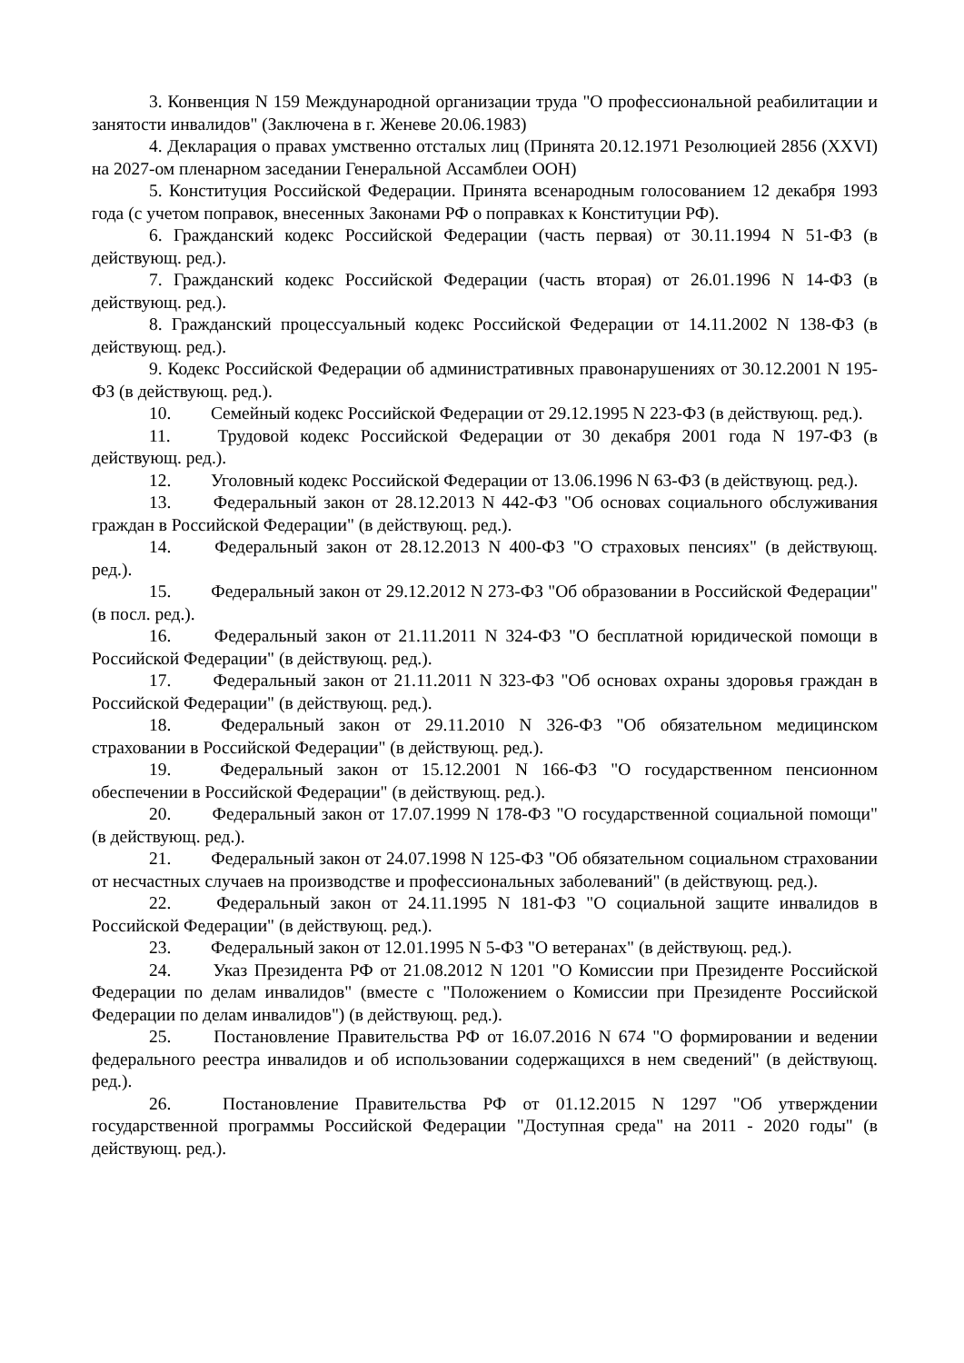3. Конвенция N 159 Международной организации труда "О профессиональной реабилитации и занятости инвалидов" (Заключена в г. Женеве 20.06.1983)
4. Декларация о правах умственно отсталых лиц (Принята 20.12.1971 Резолюцией 2856 (XXVI) на 2027-ом пленарном заседании Генеральной Ассамблеи ООН)
5. Конституция Российской Федерации. Принята всенародным голосованием 12 декабря 1993 года (с учетом поправок, внесенных Законами РФ о поправках к Конституции РФ).
6. Гражданский кодекс Российской Федерации (часть первая) от 30.11.1994 N 51-ФЗ (в действующ. ред.).
7. Гражданский кодекс Российской Федерации (часть вторая) от 26.01.1996 N 14-ФЗ (в действующ. ред.).
8. Гражданский процессуальный кодекс Российской Федерации от 14.11.2002 N 138-ФЗ (в действующ. ред.).
9. Кодекс Российской Федерации об административных правонарушениях от 30.12.2001 N 195-ФЗ (в действующ. ред.).
10. Семейный кодекс Российской Федерации от 29.12.1995 N 223-ФЗ (в действующ. ред.).
11. Трудовой кодекс Российской Федерации от 30 декабря 2001 года N 197-ФЗ (в действующ. ред.).
12. Уголовный кодекс Российской Федерации от 13.06.1996 N 63-ФЗ (в действующ. ред.).
13. Федеральный закон от 28.12.2013 N 442-ФЗ "Об основах социального обслуживания граждан в Российской Федерации" (в действующ. ред.).
14. Федеральный закон от 28.12.2013 N 400-ФЗ "О страховых пенсиях" (в действующ. ред.).
15. Федеральный закон от 29.12.2012 N 273-ФЗ "Об образовании в Российской Федерации" (в посл. ред.).
16. Федеральный закон от 21.11.2011 N 324-ФЗ "О бесплатной юридической помощи в Российской Федерации" (в действующ. ред.).
17. Федеральный закон от 21.11.2011 N 323-ФЗ "Об основах охраны здоровья граждан в Российской Федерации" (в действующ. ред.).
18. Федеральный закон от 29.11.2010 N 326-ФЗ "Об обязательном медицинском страховании в Российской Федерации" (в действующ. ред.).
19. Федеральный закон от 15.12.2001 N 166-ФЗ "О государственном пенсионном обеспечении в Российской Федерации" (в действующ. ред.).
20. Федеральный закон от 17.07.1999 N 178-ФЗ "О государственной социальной помощи" (в действующ. ред.).
21. Федеральный закон от 24.07.1998 N 125-ФЗ "Об обязательном социальном страховании от несчастных случаев на производстве и профессиональных заболеваний" (в действующ. ред.).
22. Федеральный закон от 24.11.1995 N 181-ФЗ "О социальной защите инвалидов в Российской Федерации" (в действующ. ред.).
23. Федеральный закон от 12.01.1995 N 5-ФЗ "О ветеранах" (в действующ. ред.).
24. Указ Президента РФ от 21.08.2012 N 1201 "О Комиссии при Президенте Российской Федерации по делам инвалидов" (вместе с "Положением о Комиссии при Президенте Российской Федерации по делам инвалидов") (в действующ. ред.).
25. Постановление Правительства РФ от 16.07.2016 N 674 "О формировании и ведении федерального реестра инвалидов и об использовании содержащихся в нем сведений" (в действующ. ред.).
26. Постановление Правительства РФ от 01.12.2015 N 1297 "Об утверждении государственной программы Российской Федерации "Доступная среда" на 2011 - 2020 годы" (в действующ. ред.).